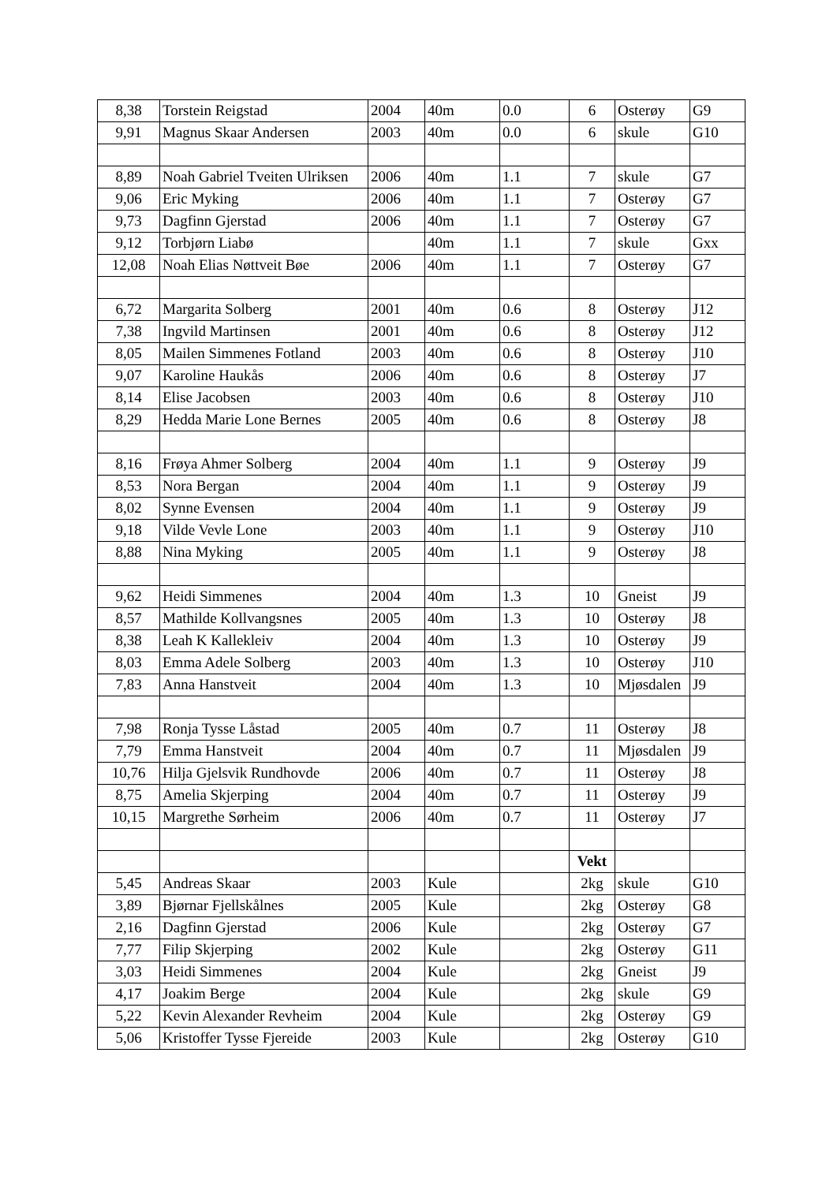| 8,38 | Torstein Reigstad | 2004 | 40m | 0.0 | 6 | Osterøy | G9 |
| 9,91 | Magnus Skaar Andersen | 2003 | 40m | 0.0 | 6 | skule | G10 |
| 8,89 | Noah Gabriel Tveiten Ulriksen | 2006 | 40m | 1.1 | 7 | skule | G7 |
| 9,06 | Eric Myking | 2006 | 40m | 1.1 | 7 | Osterøy | G7 |
| 9,73 | Dagfinn Gjerstad | 2006 | 40m | 1.1 | 7 | Osterøy | G7 |
| 9,12 | Torbjørn Liabø | | 40m | 1.1 | 7 | skule | Gxx |
| 12,08 | Noah Elias Nøttveit Bøe | 2006 | 40m | 1.1 | 7 | Osterøy | G7 |
| 6,72 | Margarita Solberg | 2001 | 40m | 0.6 | 8 | Osterøy | J12 |
| 7,38 | Ingvild Martinsen | 2001 | 40m | 0.6 | 8 | Osterøy | J12 |
| 8,05 | Mailen Simmenes Fotland | 2003 | 40m | 0.6 | 8 | Osterøy | J10 |
| 9,07 | Karoline Haukås | 2006 | 40m | 0.6 | 8 | Osterøy | J7 |
| 8,14 | Elise Jacobsen | 2003 | 40m | 0.6 | 8 | Osterøy | J10 |
| 8,29 | Hedda Marie Lone Bernes | 2005 | 40m | 0.6 | 8 | Osterøy | J8 |
| 8,16 | Frøya Ahmer Solberg | 2004 | 40m | 1.1 | 9 | Osterøy | J9 |
| 8,53 | Nora Bergan | 2004 | 40m | 1.1 | 9 | Osterøy | J9 |
| 8,02 | Synne Evensen | 2004 | 40m | 1.1 | 9 | Osterøy | J9 |
| 9,18 | Vilde Vevle Lone | 2003 | 40m | 1.1 | 9 | Osterøy | J10 |
| 8,88 | Nina Myking | 2005 | 40m | 1.1 | 9 | Osterøy | J8 |
| 9,62 | Heidi Simmenes | 2004 | 40m | 1.3 | 10 | Gneist | J9 |
| 8,57 | Mathilde Kollvangsnes | 2005 | 40m | 1.3 | 10 | Osterøy | J8 |
| 8,38 | Leah K Kallekleiv | 2004 | 40m | 1.3 | 10 | Osterøy | J9 |
| 8,03 | Emma Adele Solberg | 2003 | 40m | 1.3 | 10 | Osterøy | J10 |
| 7,83 | Anna Hanstveit | 2004 | 40m | 1.3 | 10 | Mjøsdalen | J9 |
| 7,98 | Ronja Tysse Låstad | 2005 | 40m | 0.7 | 11 | Osterøy | J8 |
| 7,79 | Emma Hanstveit | 2004 | 40m | 0.7 | 11 | Mjøsdalen | J9 |
| 10,76 | Hilja Gjelsvik Rundhovde | 2006 | 40m | 0.7 | 11 | Osterøy | J8 |
| 8,75 | Amelia Skjerping | 2004 | 40m | 0.7 | 11 | Osterøy | J9 |
| 10,15 | Margrethe Sørheim | 2006 | 40m | 0.7 | 11 | Osterøy | J7 |
| | | | | | Vekt | | |
| 5,45 | Andreas Skaar | 2003 | Kule | | 2kg | skule | G10 |
| 3,89 | Bjørnar Fjellskålnes | 2005 | Kule | | 2kg | Osterøy | G8 |
| 2,16 | Dagfinn Gjerstad | 2006 | Kule | | 2kg | Osterøy | G7 |
| 7,77 | Filip Skjerping | 2002 | Kule | | 2kg | Osterøy | G11 |
| 3,03 | Heidi Simmenes | 2004 | Kule | | 2kg | Gneist | J9 |
| 4,17 | Joakim Berge | 2004 | Kule | | 2kg | skule | G9 |
| 5,22 | Kevin Alexander Revheim | 2004 | Kule | | 2kg | Osterøy | G9 |
| 5,06 | Kristoffer Tysse Fjereide | 2003 | Kule | | 2kg | Osterøy | G10 |